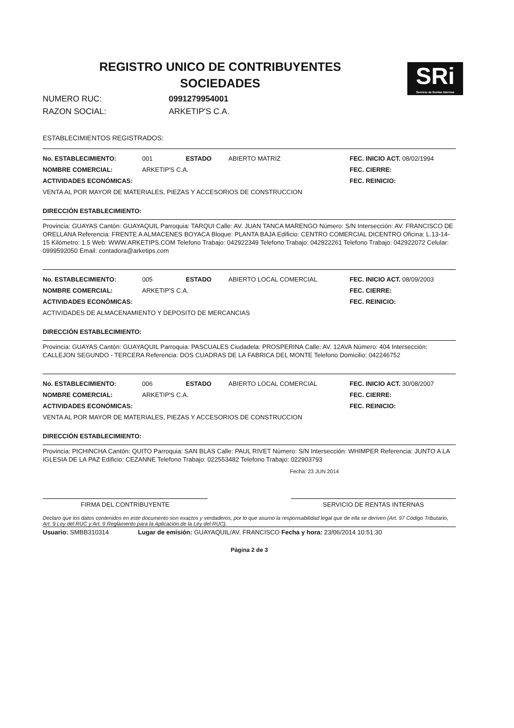SRi
Servicio de Rentas Internas
REGISTRO UNICO DE CONTRIBUYENTES
SOCIEDADES
NUMERO RUC: 0991279954001
RAZON SOCIAL: ARKETIP'S C.A.
ESTABLECIMIENTOS REGISTRADOS:
No. ESTABLECIMIENTO: 001 ESTADO ABIERTO MATRIZ FEC. INICIO ACT. 08/02/1994
NOMBRE COMERCIAL: ARKETIP'S C.A. FEC. CIERRE:
ACTIVIDADES ECONÓMICAS: FEC. REINICIO:
VENTA AL POR MAYOR DE MATERIALES, PIEZAS Y ACCESORIOS DE CONSTRUCCION
DIRECCIÓN ESTABLECIMIENTO:
Provincia: GUAYAS Cantón: GUAYAQUIL Parroquia: TARQUI Calle: AV. JUAN TANCA MARENGO Número: S/N Intersección: AV. FRANCISCO DE ORELLANA Referencia: FRENTE A ALMACENES BOYACA Bloque: PLANTA BAJA Edificio: CENTRO COMERCIAL DICENTRO Oficina: L.13-14-15 Kilómetro: 1.5 Web: WWW.ARKETIPS.COM Telefono Trabajo: 042922349 Telefono Trabajo: 042922261 Telefono Trabajo: 042922072 Celular: 0999592050 Email: contadora@arketips.com
No. ESTABLECIMIENTO: 005 ESTADO ABIERTO LOCAL COMERCIAL FEC. INICIO ACT. 08/09/2003
NOMBRE COMERCIAL: ARKETIP'S C.A. FEC. CIERRE:
ACTIVIDADES ECONÓMICAS: FEC. REINICIO:
ACTIVIDADES DE ALMACENAMIENTO Y DEPOSITO DE MERCANCIAS
DIRECCIÓN ESTABLECIMIENTO:
Provincia: GUAYAS Cantón: GUAYAQUIL Parroquia: PASCUALES Ciudadela: PROSPERINA Calle: AV. 12AVA Número: 404 Intersección: CALLEJON SEGUNDO - TERCERA Referencia: DOS CUADRAS DE LA FABRICA DEL MONTE Telefono Domicilio: 042246752
No. ESTABLECIMIENTO: 006 ESTADO ABIERTO LOCAL COMERCIAL FEC. INICIO ACT. 30/08/2007
NOMBRE COMERCIAL: ARKETIP'S C.A. FEC. CIERRE:
ACTIVIDADES ECONÓMICAS: FEC. REINICIO:
VENTA AL POR MAYOR DE MATERIALES, PIEZAS Y ACCESORIOS DE CONSTRUCCION
DIRECCIÓN ESTABLECIMIENTO:
Provincia: PICHINCHA Cantón: QUITO Parroquia: SAN BLAS Calle: PAUL RIVET Número: S/N Intersección: WHIMPER Referencia: JUNTO A LA IGLESIA DE LA PAZ Edificio: CEZANNE Telefono Trabajo: 022553482 Telefono Trabajo: 022903793
Fecha: 23 JUN 2014
FIRMA DEL CONTRIBUYENTE SERVICIO DE RENTAS INTERNAS
Declaro que los datos contenidos en este documento son exactos y verdaderos, por lo que asumo la responsabilidad legal que de ella se deriven (Art. 97 Código Tributario, Art. 9 Ley del RUC y Art. 9 Reglamento para la Aplicación de la Ley del RUC).
Usuario: SMBB310314 Lugar de emisión: GUAYAQUIL/AV. FRANCISCO Fecha y hora: 23/06/2014 10:51:30
Página 2 de 3